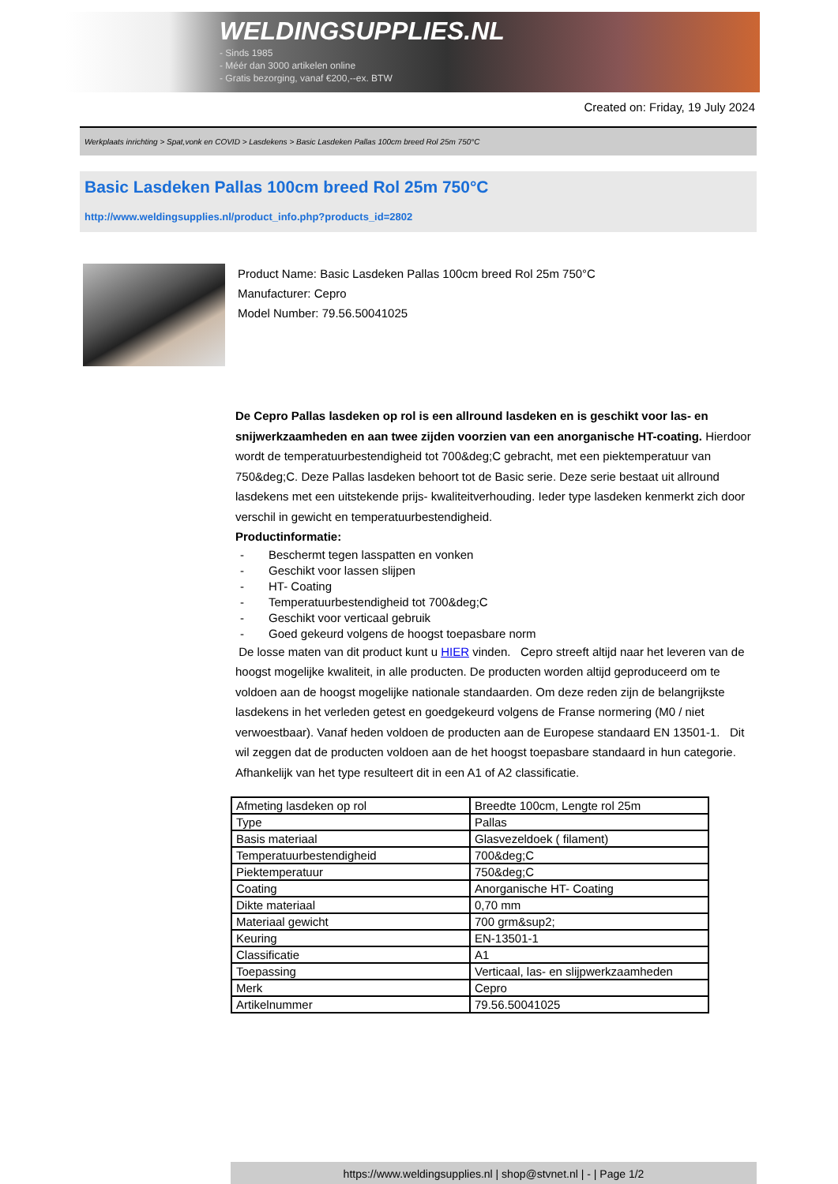WELDINGSUPPLIES.NL
- Sinds 1985
- Méér dan 3000 artikelen online
- Gratis bezorging, vanaf €200,--ex. BTW
Created on: Friday, 19 July 2024
Werkplaats inrichting > Spat,vonk en COVID > Lasdekens > Basic Lasdeken Pallas 100cm breed Rol 25m 750°C
Basic Lasdeken Pallas 100cm breed Rol 25m 750°C
http://www.weldingsupplies.nl/product_info.php?products_id=2802
Product Name: Basic Lasdeken Pallas 100cm breed Rol 25m 750°C
Manufacturer: Cepro
Model Number: 79.56.50041025
De Cepro Pallas lasdeken op rol is een allround lasdeken en is geschikt voor las- en snijwerkzaamheden en aan twee zijden voorzien van een anorganische HT-coating. Hierdoor wordt de temperatuurbestendigheid tot 700&deg;C gebracht, met een piektemperatuur van 750&deg;C. Deze Pallas lasdeken behoort tot de Basic serie. Deze serie bestaat uit allround lasdekens met een uitstekende prijs- kwaliteitverhouding. Ieder type lasdeken kenmerkt zich door verschil in gewicht en temperatuurbestendigheid.
Productinformatie:
- Beschermt tegen lasspatten en vonken
- Geschikt voor lassen slijpen
- HT- Coating
- Temperatuurbestendigheid tot 700&deg;C
- Geschikt voor verticaal gebruik
- Goed gekeurd volgens de hoogst toepasbare norm
De losse maten van dit product kunt u HIER vinden. Cepro streeft altijd naar het leveren van de hoogst mogelijke kwaliteit, in alle producten. De producten worden altijd geproduceerd om te voldoen aan de hoogst mogelijke nationale standaarden. Om deze reden zijn de belangrijkste lasdekens in het verleden getest en goedgekeurd volgens de Franse normering (M0 / niet verwoestbaar). Vanaf heden voldoen de producten aan de Europese standaard EN 13501-1. Dit wil zeggen dat de producten voldoen aan de het hoogst toepasbare standaard in hun categorie. Afhankelijk van het type resulteert dit in een A1 of A2 classificatie.
| Afmeting lasdeken op rol | Breedte 100cm, Lengte rol 25m |
| Type | Pallas |
| Basis materiaal | Glasvezeldoek ( filament) |
| Temperatuurbestendigheid | 700&deg;C |
| Piektemperatuur | 750&deg;C |
| Coating | Anorganische HT- Coating |
| Dikte materiaal | 0,70 mm |
| Materiaal gewicht | 700 grm&sup2; |
| Keuring | EN-13501-1 |
| Classificatie | A1 |
| Toepassing | Verticaal, las- en slijpwerkzaamheden |
| Merk | Cepro |
| Artikelnummer | 79.56.50041025 |
https://www.weldingsupplies.nl | shop@stvnet.nl | - | Page 1/2